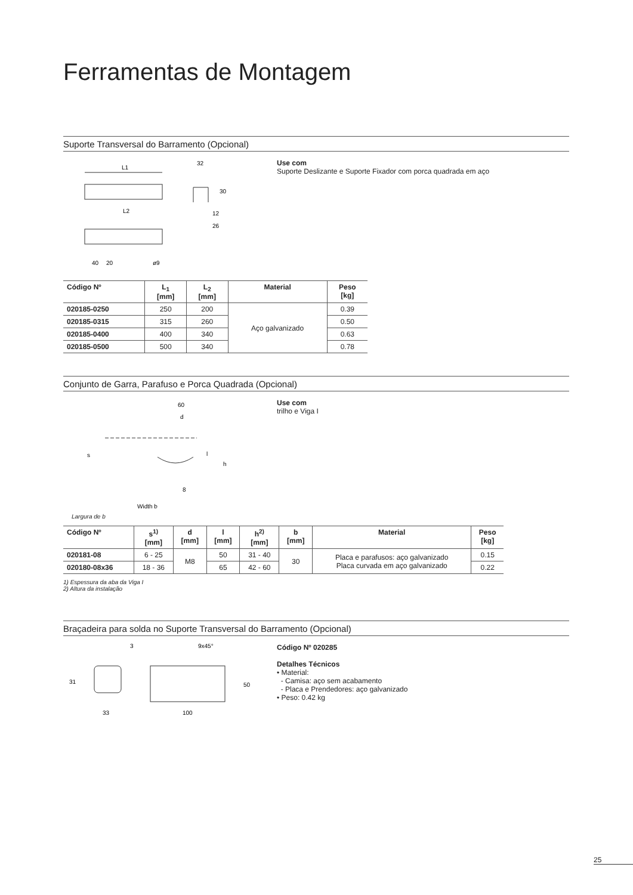Ferramentas de Montagem
Suporte Transversal do Barramento (Opcional)
L1
L2
40
20
ø9
32
12
26
30
Use com
Suporte Deslizante e Suporte Fixador com porca quadrada em aço
| Código Nº | L<sub>1</sub> [mm] | L<sub>2</sub> [mm] | Material | Peso [kg] |
| --- | --- | --- | --- | --- |
| 020185-0250 | 250 | 200 | Aço galvanizado | 0.39 |
| 020185-0315 | 315 | 260 | | 0.50 |
| 020185-0400 | 400 | 340 | | 0.63 |
| 020185-0500 | 500 | 340 | | 0.78 |
Conjunto de Garra, Parafuso e Porca Quadrada (Opcional)
60
d
s
l
h
8
Width b
Use com
trilho e Viga I
Largura de b
| Código Nº | s<sup>1)</sup> [mm] | d [mm] | l [mm] | h<sup>2)</sup> [mm] | b [mm] | Material | Peso [kg] |
| --- | --- | --- | --- | --- | --- | --- | --- |
| 020181-08 | 6 - 25 | M8 | 50 | 31 - 40 | 30 | Placa e parafusos: aço galvanizado Placa curvada em aço galvanizado | 0.15 |
| 020180-08x36 | 18 - 36 | | 65 | 42 - 60 | | | 0.22 |
1) Espessura da aba da Viga I
2) Altura da instalação
Braçadeira para solda no Suporte Transversal do Barramento (Opcional)
3
31
33
9x45°
50
100
Código Nº 020285
Detalhes Técnicos
• Material:
- Camisa: aço sem acabamento
- Placa e Prendedores: aço galvanizado
• Peso: 0.42 kg
25